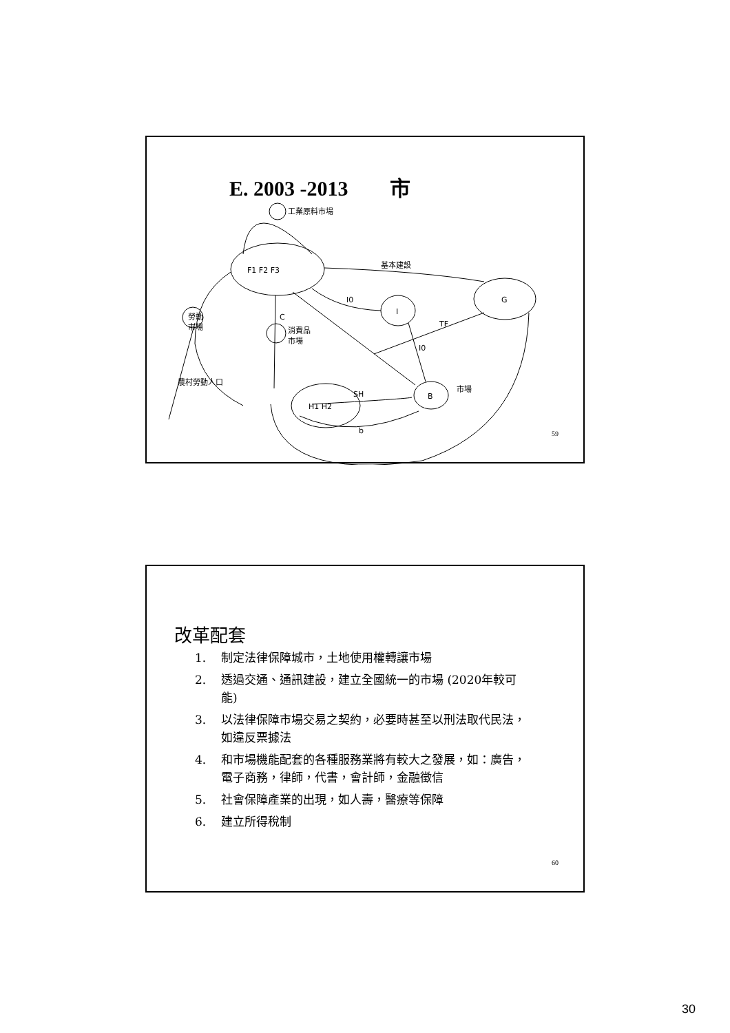E. 2003 -2013 市
工業原料市場
基本建設
F1 F2 F3
G
I
I0
勞動
市場
C
消費品
市場
TF
I0
市場
B
SH
H1 H2
b
農村勞動人口
59
改革配套
1. 制定法律保障城市，土地使用權轉讓市場
2. 透過交通、通訊建設，建立全國統一的市場 (2020年較可能)
3. 以法律保障市場交易之契約，必要時甚至以刑法取代民法，如違反票據法
4. 和市場機能配套的各種服務業將有較大之發展，如：廣告，電子商務，律師，代書，會計師，金融徵信
5. 社會保障產業的出現，如人壽，醫療等保障
6. 建立所得稅制
60
30